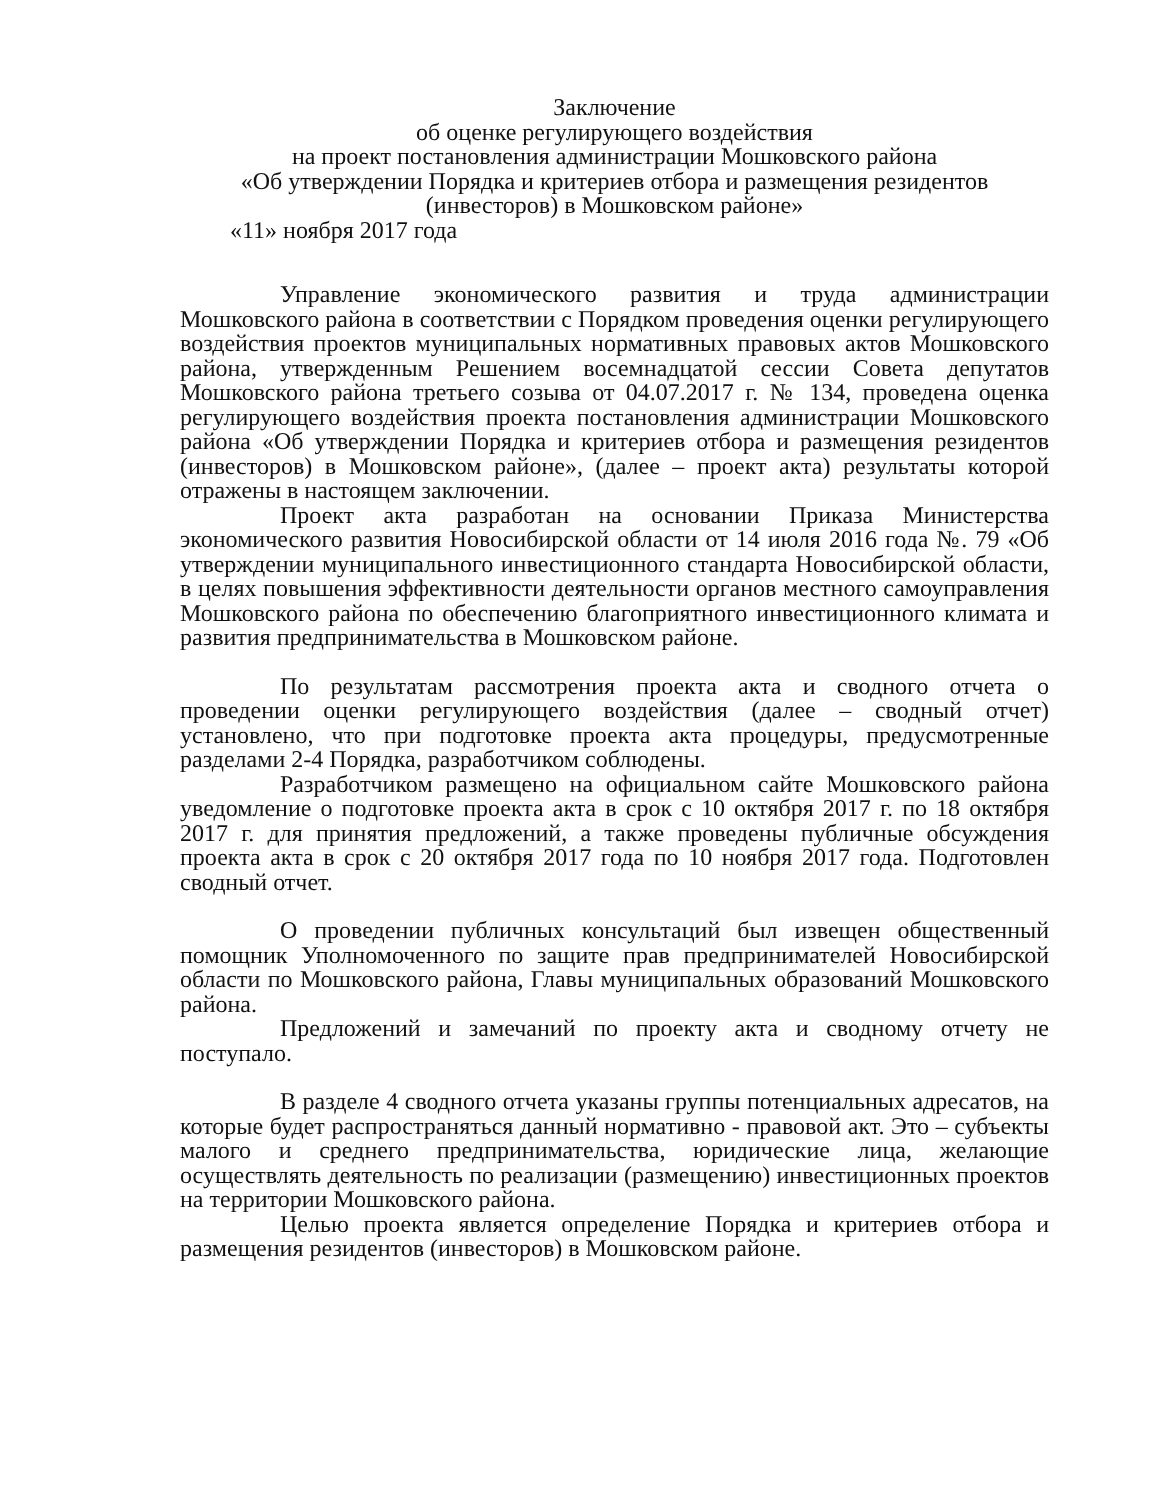Заключение
об оценке регулирующего воздействия
на проект постановления администрации Мошковского района
«Об утверждении Порядка и критериев отбора и размещения резидентов (инвесторов) в Мошковском районе»
«11» ноября 2017 года
Управление экономического развития и труда администрации Мошковского района в соответствии с Порядком проведения оценки регулирующего воздействия проектов муниципальных нормативных правовых актов Мошковского района, утвержденным Решением восемнадцатой сессии Совета депутатов Мошковского района третьего созыва от 04.07.2017 г. № 134, проведена оценка регулирующего воздействия проекта постановления администрации Мошковского района «Об утверждении Порядка и критериев отбора и размещения резидентов (инвесторов) в Мошковском районе», (далее – проект акта) результаты которой отражены в настоящем заключении.
Проект акта разработан на основании Приказа Министерства экономического развития Новосибирской области от 14 июля 2016 года №. 79 «Об утверждении муниципального инвестиционного стандарта Новосибирской области, в целях повышения эффективности деятельности органов местного самоуправления Мошковского района по обеспечению благоприятного инвестиционного климата и развития предпринимательства в Мошковском районе.
По результатам рассмотрения проекта акта и сводного отчета о проведении оценки регулирующего воздействия (далее – сводный отчет) установлено, что при подготовке проекта акта процедуры, предусмотренные разделами 2-4 Порядка, разработчиком соблюдены.
Разработчиком размещено на официальном сайте Мошковского района уведомление о подготовке проекта акта в срок с 10 октября 2017 г. по 18 октября 2017 г. для принятия предложений, а также проведены публичные обсуждения проекта акта в срок с 20 октября 2017 года по 10 ноября 2017 года. Подготовлен сводный отчет.
О проведении публичных консультаций был извещен общественный помощник Уполномоченного по защите прав предпринимателей Новосибирской области по Мошковского района, Главы муниципальных образований Мошковского района.
Предложений и замечаний по проекту акта и сводному отчету не поступало.
В разделе 4 сводного отчета указаны группы потенциальных адресатов, на которые будет распространяться данный нормативно - правовой акт. Это – субъекты малого и среднего предпринимательства, юридические лица, желающие осуществлять деятельность по реализации (размещению) инвестиционных проектов на территории Мошковского района.
Целью проекта является определение Порядка и критериев отбора и размещения резидентов (инвесторов) в Мошковском районе.